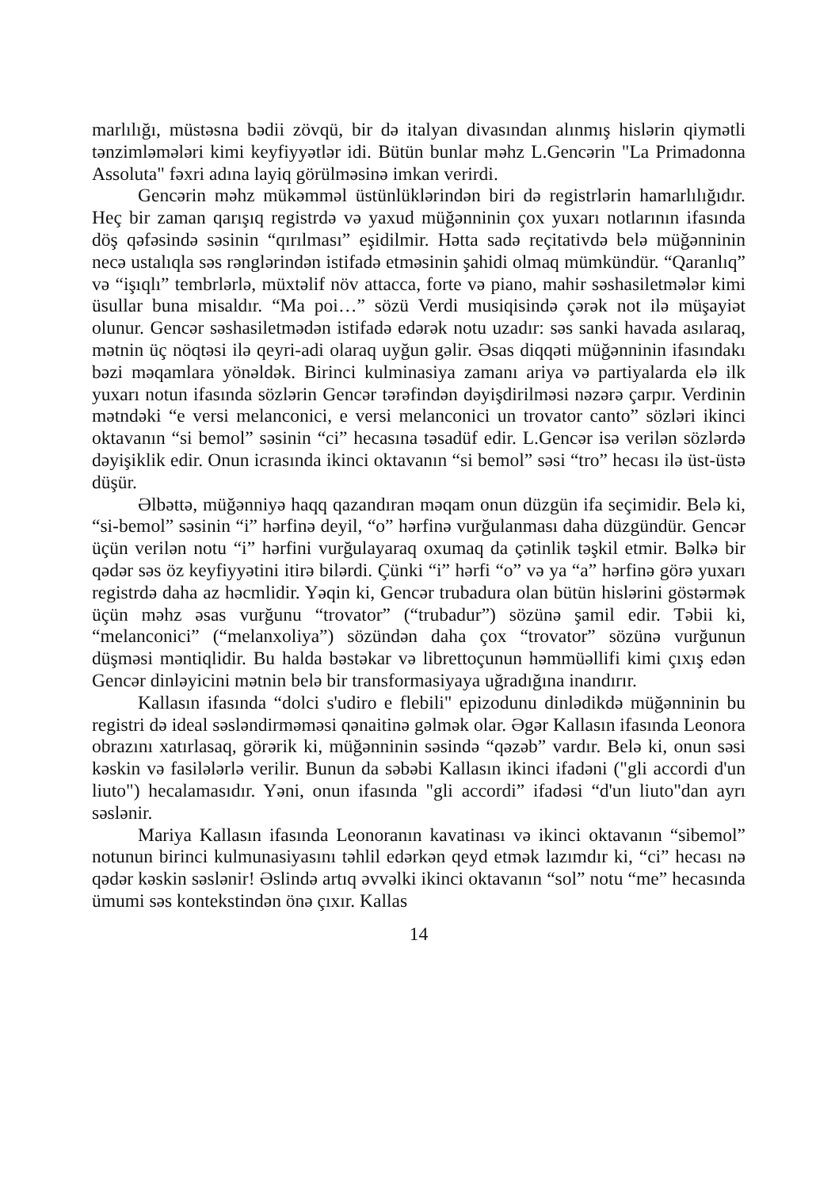marlılığı, müstəsna bədii zövqü, bir də italyan divasından alınmış hislərin qiymətli tənzimləmələri kimi keyfiyyətlər idi. Bütün bunlar məhz L.Gencə­rin "La Primadonna Assoluta" fəxri adına layiq görülməsinə imkan verirdi.
Gencərin məhz mükəmməl üstünlüklərindən biri də registrlərin hamar­lılığıdır. Heç bir zaman qarışıq registrdə və yaxud müğənninin çox yuxarı notlarının ifasında döş qəfəsində səsinin “qırılması” eşidilmir. Hətta sadə reçitativdə belə müğənninin necə ustalıqla səs rənglərindən istifadə etməsinin şahidi olmaq mümkündür. “Qaranlıq” və “işıqlı” tembrlərlə, müxtəlif növ attacca, forte və piano, mahir səshasiletmələr kimi üsullar buna misaldır. “Ma poi…” sözü Verdi musiqisində çərək not ilə müşayiət olunur. Gencər səsha­siletmədən istifadə edərək notu uzadır: səs sanki havada asılaraq, mətnin üç nöqtəsi ilə qeyri-adi olaraq uyğun gəlir. Əsas diqqəti müğənninin ifasındakı bəzi məqamlara yönəldək. Birinci kulminasiya zamanı ariya və partiyalarda elə ilk yuxarı notun ifasında sözlərin Gencər tərəfindən dəyişdirilməsi nəzərə çarpır. Verdinin mətndəki “e versi melanconici, e versi melanconici un trovator canto” sözləri ikinci oktavanın “si bemol” səsinin “ci” hecasına təsadüf edir. L.Gencər isə verilən sözlərdə dəyişiklik edir. Onun icrasında ikinci oktavanın “si bemol” səsi “tro” hecası ilə üst-üstə düşür.
Əlbəttə, müğənniyə haqq qazandıran məqam onun düzgün ifa seçimidir. Belə ki, “si-bemol” səsinin “i” hərfinə deyil, “o” hərfinə vurğulanması daha düzgündür. Gencər üçün verilən notu “i” hərfini vurğulayaraq oxumaq da çətinlik təşkil etmir. Bəlkə bir qədər səs öz keyfiyyətini itirə bilərdi. Çünki “i” hərfi “o” və ya “a” hərfinə görə yuxarı registrdə daha az həcmlidir. Yəqin ki, Gencər trubadura olan bütün hislərini göstərmək üçün məhz əsas vurğunu “trovator” (“trubadur”) sözünə şamil edir. Təbii ki, “melanconici” (“melan­xoliya”) sözündən daha çox “trovator” sözünə vurğunun düşməsi məntiqlidir. Bu halda bəstəkar və librettoçunun həmmüəllifi kimi çıxış edən Gencər dinləyicini mətnin belə bir transformasiyaya uğradığına inandırır.
Kallasın ifasında “dolci s'udiro e flebili" epizodunu dinlədikdə müğən­ninin bu registri də ideal səsləndirməməsi qənaitinə gəlmək olar. Əgər Kal­lasın ifasında Leonora obrazını xatırlasaq, görərik ki, müğənninin səsində “qəzəb” vardır. Belə ki, onun səsi kəskin və fasilələrlə verilir. Bunun da səbəbi Kallasın ikinci ifadəni ("gli accordi d'un liuto") hecalamasıdır. Yəni, onun ifasında "gli accordi” ifadəsi “d'un liuto"dan ayrı səslənir.
Mariya Kallasın ifasında Leonoranın kavatinası və ikinci oktavanın “si­bemol” notunun birinci kulmunasiyasını təhlil edərkən qeyd etmək lazımdır ki, “ci” hecası nə qədər kəskin səslənir! Əslində artıq əvvəlki ikinci ok­tavanın “sol” notu “me” hecasında ümumi səs kontekstindən önə çıxır. Kallas
14